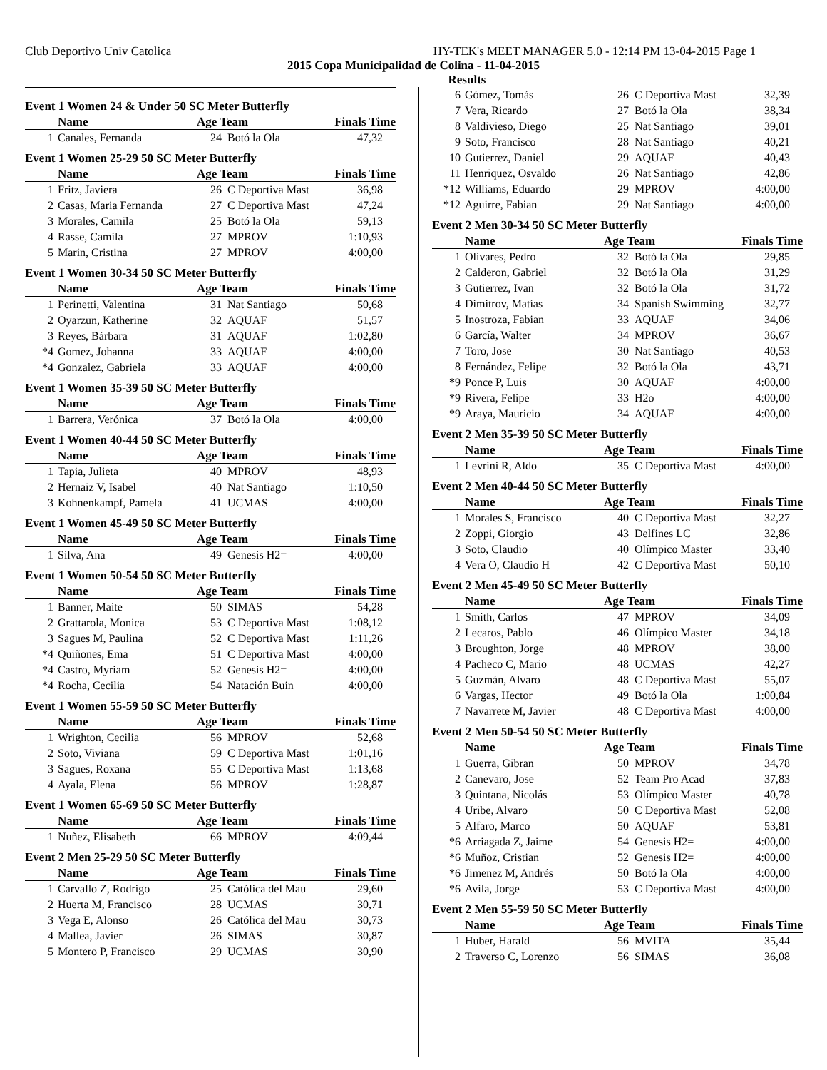Club Deportivo Univ Catolica HY-TEK's MEET MANAGER 5.0 - 12:14 PM 13-04-2015 Page 1
2015 Copa Municipalidad de Colina - 11-04-2015
Results
Event 1 Women 24 & Under 50 SC Meter Butterfly
| | Name | Age Team | | Finals Time |
| --- | --- | --- | --- | --- |
| 1 | Canales, Fernanda | 24 | Botó la Ola | 47,32 |
Event 1 Women 25-29 50 SC Meter Butterfly
| | Name | Age Team | | Finals Time |
| --- | --- | --- | --- | --- |
| 1 | Fritz, Javiera | 26 | C Deportiva Mast | 36,98 |
| 2 | Casas, Maria Fernanda | 27 | C Deportiva Mast | 47,24 |
| 3 | Morales, Camila | 25 | Botó la Ola | 59,13 |
| 4 | Rasse, Camila | 27 | MPROV | 1:10,93 |
| 5 | Marin, Cristina | 27 | MPROV | 4:00,00 |
Event 1 Women 30-34 50 SC Meter Butterfly
| | Name | Age Team | | Finals Time |
| --- | --- | --- | --- | --- |
| 1 | Perinetti, Valentina | 31 | Nat Santiago | 50,68 |
| 2 | Oyarzun, Katherine | 32 | AQUAF | 51,57 |
| 3 | Reyes, Bárbara | 31 | AQUAF | 1:02,80 |
| *4 | Gomez, Johanna | 33 | AQUAF | 4:00,00 |
| *4 | Gonzalez, Gabriela | 33 | AQUAF | 4:00,00 |
Event 1 Women 35-39 50 SC Meter Butterfly
| | Name | Age Team | | Finals Time |
| --- | --- | --- | --- | --- |
| 1 | Barrera, Verónica | 37 | Botó la Ola | 4:00,00 |
Event 1 Women 40-44 50 SC Meter Butterfly
| | Name | Age Team | | Finals Time |
| --- | --- | --- | --- | --- |
| 1 | Tapia, Julieta | 40 | MPROV | 48,93 |
| 2 | Hernaiz V, Isabel | 40 | Nat Santiago | 1:10,50 |
| 3 | Kohnenkampf, Pamela | 41 | UCMAS | 4:00,00 |
Event 1 Women 45-49 50 SC Meter Butterfly
| | Name | Age Team | | Finals Time |
| --- | --- | --- | --- | --- |
| 1 | Silva, Ana | 49 | Genesis H2= | 4:00,00 |
Event 1 Women 50-54 50 SC Meter Butterfly
| | Name | Age Team | | Finals Time |
| --- | --- | --- | --- | --- |
| 1 | Banner, Maite | 50 | SIMAS | 54,28 |
| 2 | Grattarola, Monica | 53 | C Deportiva Mast | 1:08,12 |
| 3 | Sagues M, Paulina | 52 | C Deportiva Mast | 1:11,26 |
| *4 | Quiñones, Ema | 51 | C Deportiva Mast | 4:00,00 |
| *4 | Castro, Myriam | 52 | Genesis H2= | 4:00,00 |
| *4 | Rocha, Cecilia | 54 | Natación Buin | 4:00,00 |
Event 1 Women 55-59 50 SC Meter Butterfly
| | Name | Age Team | | Finals Time |
| --- | --- | --- | --- | --- |
| 1 | Wrighton, Cecilia | 56 | MPROV | 52,68 |
| 2 | Soto, Viviana | 59 | C Deportiva Mast | 1:01,16 |
| 3 | Sagues, Roxana | 55 | C Deportiva Mast | 1:13,68 |
| 4 | Ayala, Elena | 56 | MPROV | 1:28,87 |
Event 1 Women 65-69 50 SC Meter Butterfly
| | Name | Age Team | | Finals Time |
| --- | --- | --- | --- | --- |
| 1 | Nuñez, Elisabeth | 66 | MPROV | 4:09,44 |
Event 2 Men 25-29 50 SC Meter Butterfly
| | Name | Age Team | | Finals Time |
| --- | --- | --- | --- | --- |
| 1 | Carvallo Z, Rodrigo | 25 | Católica del Mau | 29,60 |
| 2 | Huerta M, Francisco | 28 | UCMAS | 30,71 |
| 3 | Vega E, Alonso | 26 | Católica del Mau | 30,73 |
| 4 | Mallea, Javier | 26 | SIMAS | 30,87 |
| 5 | Montero P, Francisco | 29 | UCMAS | 30,90 |
| 6 | Gómez, Tomás | 26 | C Deportiva Mast | 32,39 |
| 7 | Vera, Ricardo | 27 | Botó la Ola | 38,34 |
| 8 | Valdivieso, Diego | 25 | Nat Santiago | 39,01 |
| 9 | Soto, Francisco | 28 | Nat Santiago | 40,21 |
| 10 | Gutierrez, Daniel | 29 | AQUAF | 40,43 |
| 11 | Henriquez, Osvaldo | 26 | Nat Santiago | 42,86 |
| *12 | Williams, Eduardo | 29 | MPROV | 4:00,00 |
| *12 | Aguirre, Fabian | 29 | Nat Santiago | 4:00,00 |
Event 2 Men 30-34 50 SC Meter Butterfly
| | Name | Age Team | | Finals Time |
| --- | --- | --- | --- | --- |
| 1 | Olivares, Pedro | 32 | Botó la Ola | 29,85 |
| 2 | Calderon, Gabriel | 32 | Botó la Ola | 31,29 |
| 3 | Gutierrez, Ivan | 32 | Botó la Ola | 31,72 |
| 4 | Dimitrov, Matías | 34 | Spanish Swimming | 32,77 |
| 5 | Inostroza, Fabian | 33 | AQUAF | 34,06 |
| 6 | García, Walter | 34 | MPROV | 36,67 |
| 7 | Toro, Jose | 30 | Nat Santiago | 40,53 |
| 8 | Fernández, Felipe | 32 | Botó la Ola | 43,71 |
| *9 | Ponce P, Luis | 30 | AQUAF | 4:00,00 |
| *9 | Rivera, Felipe | 33 | H2o | 4:00,00 |
| *9 | Araya, Mauricio | 34 | AQUAF | 4:00,00 |
Event 2 Men 35-39 50 SC Meter Butterfly
| | Name | Age Team | | Finals Time |
| --- | --- | --- | --- | --- |
| 1 | Levrini R, Aldo | 35 | C Deportiva Mast | 4:00,00 |
Event 2 Men 40-44 50 SC Meter Butterfly
| | Name | Age Team | | Finals Time |
| --- | --- | --- | --- | --- |
| 1 | Morales S, Francisco | 40 | C Deportiva Mast | 32,27 |
| 2 | Zoppi, Giorgio | 43 | Delfines LC | 32,86 |
| 3 | Soto, Claudio | 40 | Olímpico Master | 33,40 |
| 4 | Vera O, Claudio H | 42 | C Deportiva Mast | 50,10 |
Event 2 Men 45-49 50 SC Meter Butterfly
| | Name | Age Team | | Finals Time |
| --- | --- | --- | --- | --- |
| 1 | Smith, Carlos | 47 | MPROV | 34,09 |
| 2 | Lecaros, Pablo | 46 | Olímpico Master | 34,18 |
| 3 | Broughton, Jorge | 48 | MPROV | 38,00 |
| 4 | Pacheco C, Mario | 48 | UCMAS | 42,27 |
| 5 | Guzmán, Alvaro | 48 | C Deportiva Mast | 55,07 |
| 6 | Vargas, Hector | 49 | Botó la Ola | 1:00,84 |
| 7 | Navarrete M, Javier | 48 | C Deportiva Mast | 4:00,00 |
Event 2 Men 50-54 50 SC Meter Butterfly
| | Name | Age Team | | Finals Time |
| --- | --- | --- | --- | --- |
| 1 | Guerra, Gibran | 50 | MPROV | 34,78 |
| 2 | Canevaro, Jose | 52 | Team Pro Acad | 37,83 |
| 3 | Quintana, Nicolás | 53 | Olímpico Master | 40,78 |
| 4 | Uribe, Alvaro | 50 | C Deportiva Mast | 52,08 |
| 5 | Alfaro, Marco | 50 | AQUAF | 53,81 |
| *6 | Arriagada Z, Jaime | 54 | Genesis H2= | 4:00,00 |
| *6 | Muñoz, Cristian | 52 | Genesis H2= | 4:00,00 |
| *6 | Jimenez M, Andrés | 50 | Botó la Ola | 4:00,00 |
| *6 | Avila, Jorge | 53 | C Deportiva Mast | 4:00,00 |
Event 2 Men 55-59 50 SC Meter Butterfly
| | Name | Age Team | | Finals Time |
| --- | --- | --- | --- | --- |
| 1 | Huber, Harald | 56 | MVITA | 35,44 |
| 2 | Traverso C, Lorenzo | 56 | SIMAS | 36,08 |